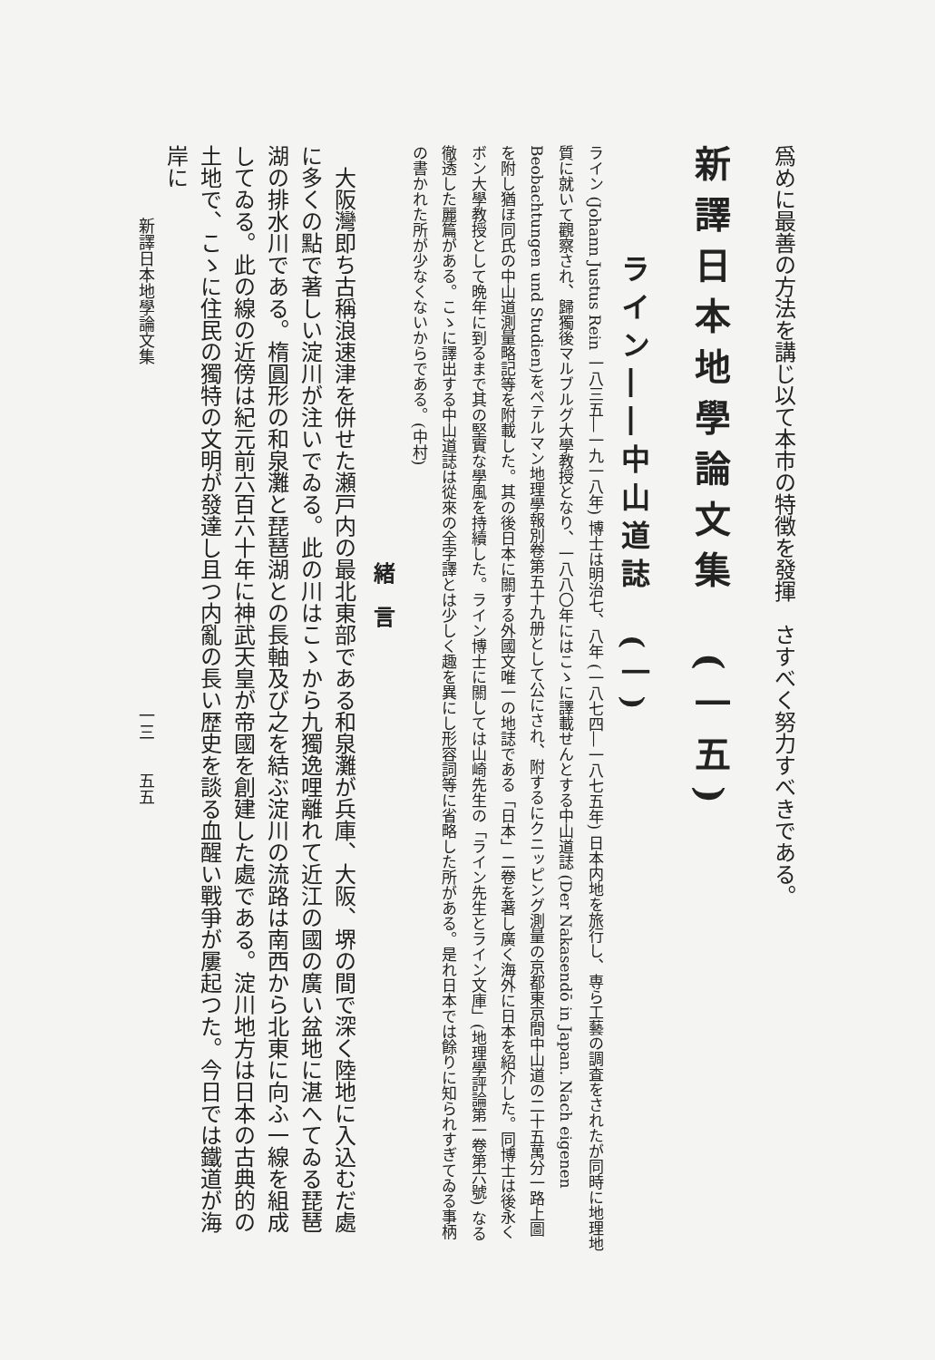爲めに最善の方法を講じ以て本市の特徴を發揮　さすべく努力すべきである。
新譯日本地學論文集　(一五)
ライン――中山道誌　(一)
ライン (Johann Justus Rein 一八三五―一九一八年) 博士は明治七、八年 (一八七四―一八七五年) 日本内地を旅行し、専ら工藝の調査をされたが同時に地理地質に就いて觀察され、歸獨後マルブルグ大學教授となり、一八八〇年にはこゝに譯載せんとする中山道誌 (Der Nakasendō in Japan. Nach eigenen Beobachtungen und Studien)をペテルマン地理學報別卷第五十九册として公にされ、附するにクニッピング測量の京都東京間中山道の二十五萬分一路上圖を附し猶ほ同氏の中山道測量略記等を附載した。其の後日本に關する外國文唯一の地誌である「日本」二卷を著し廣く海外に日本を紹介した。同博士は後永くボン大學教授として晩年に到るまで其の堅實な學風を持續した。ライン博士に關しては山崎先生の「ライン先生とライン文庫」(地理學評論第一卷第六號) なる徹透した麗篇がある。こゝに譯出する中山道誌は從來の全字譯とは少しく趣を異にし形容詞等に省略した所がある。是れ日本では餘りに知られすぎてゐる事柄の書かれた所が少なくないからである。(中村)
緒　言
　大阪灣即ち古稱浪速津を併せた瀬戸内の最北東部である和泉灘が兵庫、大阪、堺の間で深く陸地に入込むだ處に多くの點で著しい淀川が注いでゐる。此の川はこゝから九獨逸哩離れて近江の國の廣い盆地に湛へてゐる琵琶湖の排水川である。楕圓形の和泉灘と琵琶湖との長軸及び之を結ぶ淀川の流路は南西から北東に向ふ一線を組成してゐる。此の線の近傍は紀元前六百六十年に神武天皇が帝國を創建した處である。淀川地方は日本の古典的の土地で、こゝに住民の獨特の文明が發達し且つ内亂の長い歴史を談る血醒い戰爭が屢起つた。今日では鐵道が海岸に
新譯日本地學論文集　　　　　　　　　　　　　　　　　　　　　一三　　五五